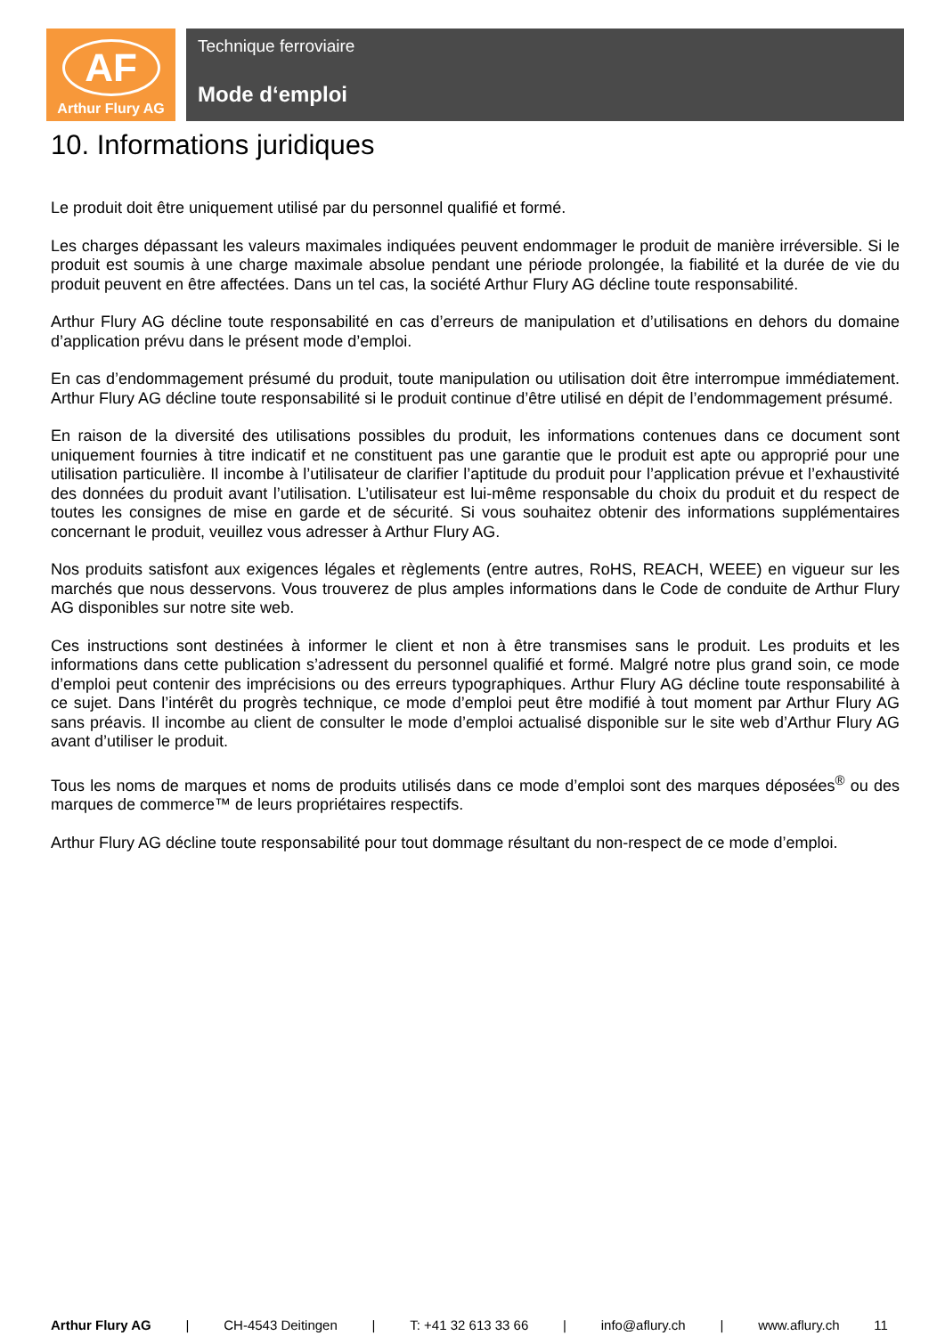AF
Arthur Flury AG
Technique ferroviaire
Mode d‘emploi
10. Informations juridiques
Le produit doit être uniquement utilisé par du personnel qualifié et formé.
Les charges dépassant les valeurs maximales indiquées peuvent endommager le produit de manière irréversible. Si le produit est soumis à une charge maximale absolue pendant une période prolongée, la fiabilité et la durée de vie du produit peuvent en être affectées. Dans un tel cas, la société Arthur Flury AG décline toute responsabilité.
Arthur Flury AG décline toute responsabilité en cas d’erreurs de manipulation et d’utilisations en dehors du domaine d’application prévu dans le présent mode d’emploi.
En cas d’endommagement présumé du produit, toute manipulation ou utilisation doit être interrompue immédiatement. Arthur Flury AG décline toute responsabilité si le produit continue d’être utilisé en dépit de l’endommagement présumé.
En raison de la diversité des utilisations possibles du produit, les informations contenues dans ce document sont uniquement fournies à titre indicatif et ne constituent pas une garantie que le produit est apte ou approprié pour une utilisation particulière. Il incombe à l’utilisateur de clarifier l’aptitude du produit pour l’application prévue et l’exhaustivité des données du produit avant l’utilisation. L’utilisateur est lui-même responsable du choix du produit et du respect de toutes les consignes de mise en garde et de sécurité. Si vous souhaitez obtenir des informations supplémentaires concernant le produit, veuillez vous adresser à Arthur Flury AG.
Nos produits satisfont aux exigences légales et règlements (entre autres, RoHS, REACH, WEEE) en vigueur sur les marchés que nous desservons. Vous trouverez de plus amples informations dans le Code de conduite de Arthur Flury AG disponibles sur notre site web.
Ces instructions sont destinées à informer le client et non à être transmises sans le produit. Les produits et les informations dans cette publication s’adressent du personnel qualifié et formé. Malgré notre plus grand soin, ce mode d’emploi peut contenir des imprécisions ou des erreurs typographiques. Arthur Flury AG décline toute responsabilité à ce sujet. Dans l’intérêt du progrès technique, ce mode d’emploi peut être modifié à tout moment par Arthur Flury AG sans préavis. Il incombe au client de consulter le mode d’emploi actualisé disponible sur le site web d’Arthur Flury AG avant d’utiliser le produit.
Tous les noms de marques et noms de produits utilisés dans ce mode d’emploi sont des marques déposées<sup>®</sup> ou des marques de commerce™ de leurs propriétaires respectifs.
Arthur Flury AG décline toute responsabilité pour tout dommage résultant du non-respect de ce mode d’emploi.
Arthur Flury AG | CH-4543 Deitingen | T: +41 32 613 33 66 | info@aflury.ch | www.aflury.ch 11